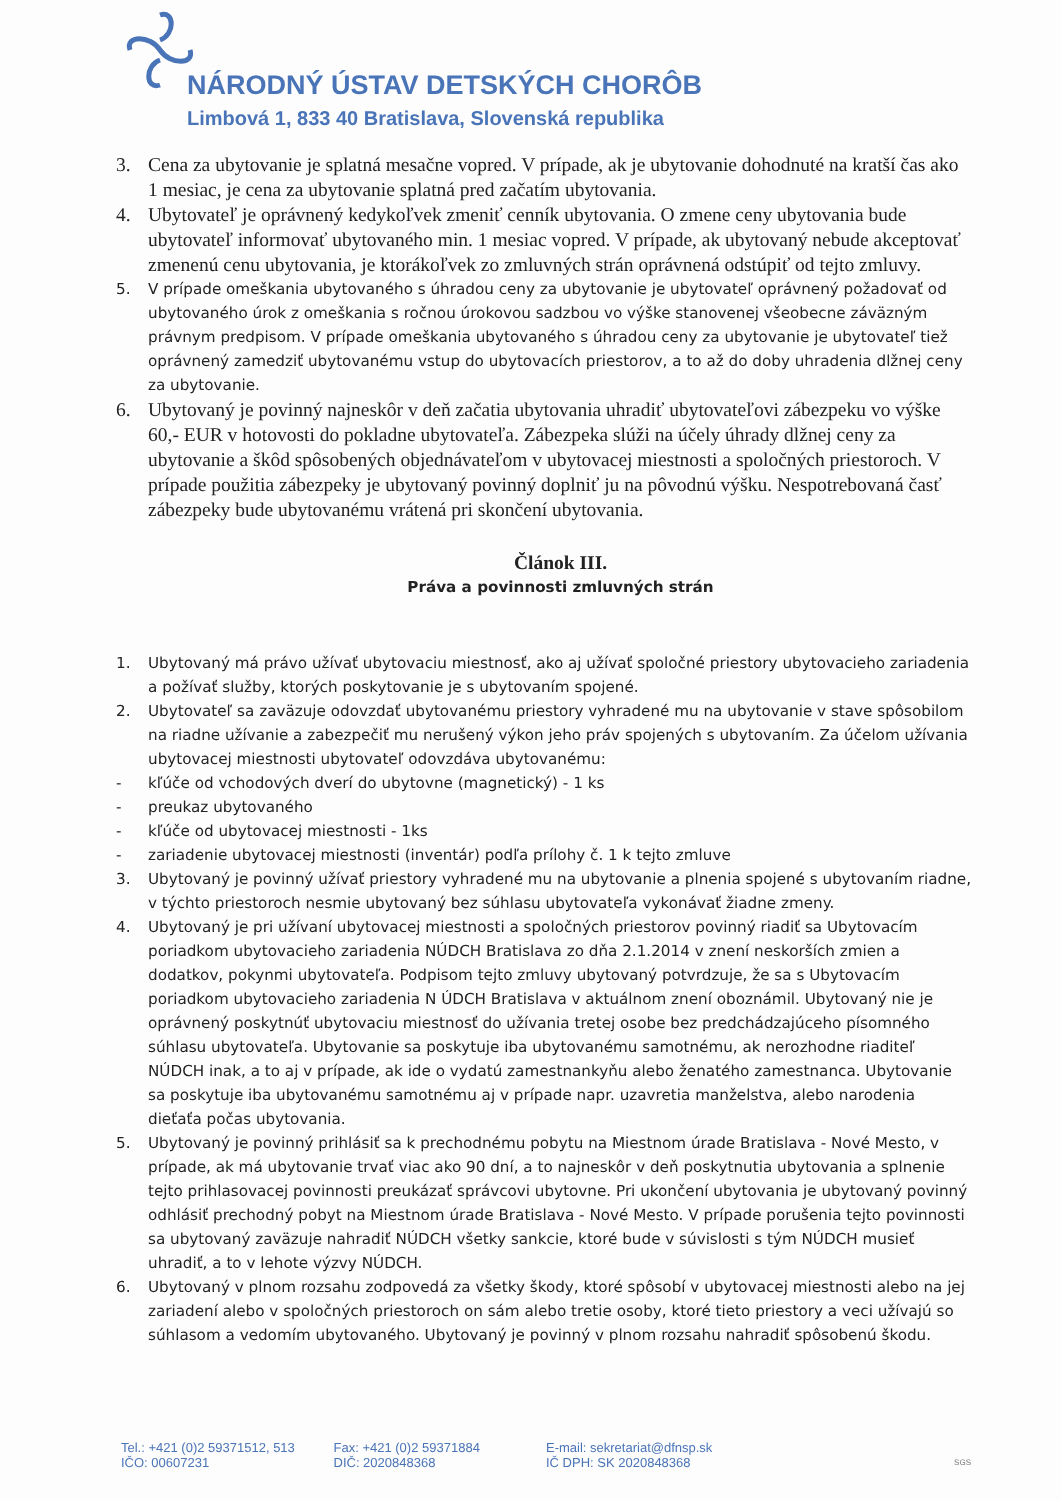NÁRODNÝ ÚSTAV DETSKÝCH CHORÔB
Limbová 1, 833 40 Bratislava, Slovenská republika
3. Cena za ubytovanie je splatná mesačne vopred. V prípade, ak je ubytovanie dohodnuté na kratší čas ako 1 mesiac, je cena za ubytovanie splatná pred začatím ubytovania.
4. Ubytovateľ je oprávnený kedykoľvek zmeniť cenník ubytovania. O zmene ceny ubytovania bude ubytovateľ informovať ubytovaného min. 1 mesiac vopred. V prípade, ak ubytovaný nebude akceptovať zmenenú cenu ubytovania, je ktorákoľvek zo zmluvných strán oprávnená odstúpiť od tejto zmluvy.
5. V prípade omeškania ubytovaného s úhradou ceny za ubytovanie je ubytovateľ oprávnený požadovať od ubytovaného úrok z omeškania s ročnou úrokovou sadzbou vo výške stanovenej všeobecne záväzným právnym predpisom. V prípade omeškania ubytovaného s úhradou ceny za ubytovanie je ubytovateľ tiež oprávnený zamedziť ubytovanému vstup do ubytovacích priestorov, a to až do doby uhradenia dlžnej ceny za ubytovanie.
6. Ubytovaný je povinný najneskôr v deň začatia ubytovania uhradiť ubytovateľovi zábezpeku vo výške 60,- EUR v hotovosti do pokladne ubytovateľa. Zábezpeka slúži na účely úhrady dlžnej ceny za ubytovanie a škôd spôsobených objednávateľom v ubytovacej miestnosti a spoločných priestoroch. V prípade použitia zábezpeky je ubytovaný povinný doplniť ju na pôvodnú výšku. Nespotrebovaná časť zábezpeky bude ubytovanému vrátená pri skončení ubytovania.
Článok III.
Práva a povinnosti zmluvných strán
1. Ubytovaný má právo užívať ubytovaciu miestnosť, ako aj užívať spoločné priestory ubytovacieho zariadenia a požívať služby, ktorých poskytovanie je s ubytovaním spojené.
2. Ubytovateľ sa zaväzuje odovzdať ubytovanému priestory vyhradené mu na ubytovanie v stave spôsobilom na riadne užívanie a zabezpečiť mu nerušený výkon jeho práv spojených s ubytovaním. Za účelom užívania ubytovacej miestnosti ubytovateľ odovzdáva ubytovanému:
- kľúče od vchodových dverí do ubytovne (magnetický) - 1 ks
- preukaz ubytovaného
- kľúče od ubytovacej miestnosti - 1ks
- zariadenie ubytovacej miestnosti (inventár) podľa prílohy č. 1 k tejto zmluve
3. Ubytovaný je povinný užívať priestory vyhradené mu na ubytovanie a plnenia spojené s ubytovaním riadne, v týchto priestoroch nesmie ubytovaný bez súhlasu ubytovateľa vykonávať žiadne zmeny.
4. Ubytovaný je pri užívaní ubytovacej miestnosti a spoločných priestorov povinný riadiť sa Ubytovacím poriadkom ubytovacieho zariadenia NÚDCH Bratislava zo dňa 2.1.2014 v znení neskorších zmien a dodatkov, pokynmi ubytovateľa. Podpisom tejto zmluvy ubytovaný potvrdzuje, že sa s Ubytovacím poriadkom ubytovacieho zariadenia N ÚDCH Bratislava v aktuálnom znení oboznámil. Ubytovaný nie je oprávnený poskytnúť ubytovaciu miestnosť do užívania tretej osobe bez predchádzajúceho písomného súhlasu ubytovateľa. Ubytovanie sa poskytuje iba ubytovanému samotnému, ak nerozhodne riaditeľ NÚDCH inak, a to aj v prípade, ak ide o vydatú zamestnankyňu alebo ženatého zamestnanca. Ubytovanie sa poskytuje iba ubytovanému samotnému aj v prípade napr. uzavretia manželstva, alebo narodenia dieťaťa počas ubytovania.
5. Ubytovaný je povinný prihlásiť sa k prechodnému pobytu na Miestnom úrade Bratislava - Nové Mesto, v prípade, ak má ubytovanie trvať viac ako 90 dní, a to najneskôr v deň poskytnutia ubytovania a splnenie tejto prihlasovacej povinnosti preukázať správcovi ubytovne. Pri ukončení ubytovania je ubytovaný povinný odhlásiť prechodný pobyt na Miestnom úrade Bratislava - Nové Mesto. V prípade porušenia tejto povinnosti sa ubytovaný zaväzuje nahradiť NÚDCH všetky sankcie, ktoré bude v súvislosti s tým NÚDCH musieť uhradiť, a to v lehote výzvy NÚDCH.
6. Ubytovaný v plnom rozsahu zodpovedá za všetky škody, ktoré spôsobí v ubytovacej miestnosti alebo na jej zariadení alebo v spoločných priestoroch on sám alebo tretie osoby, ktoré tieto priestory a veci užívajú so súhlasom a vedomím ubytovaného. Ubytovaný je povinný v plnom rozsahu nahradiť spôsobenú škodu.
Tel.: +421 (0)2 59371512, 513
IČO: 00607231
Fax: +421 (0)2 59371884
DIČ: 2020848368
E-mail: sekretariat@dfnsp.sk
IČ DPH: SK 2020848368
SGS